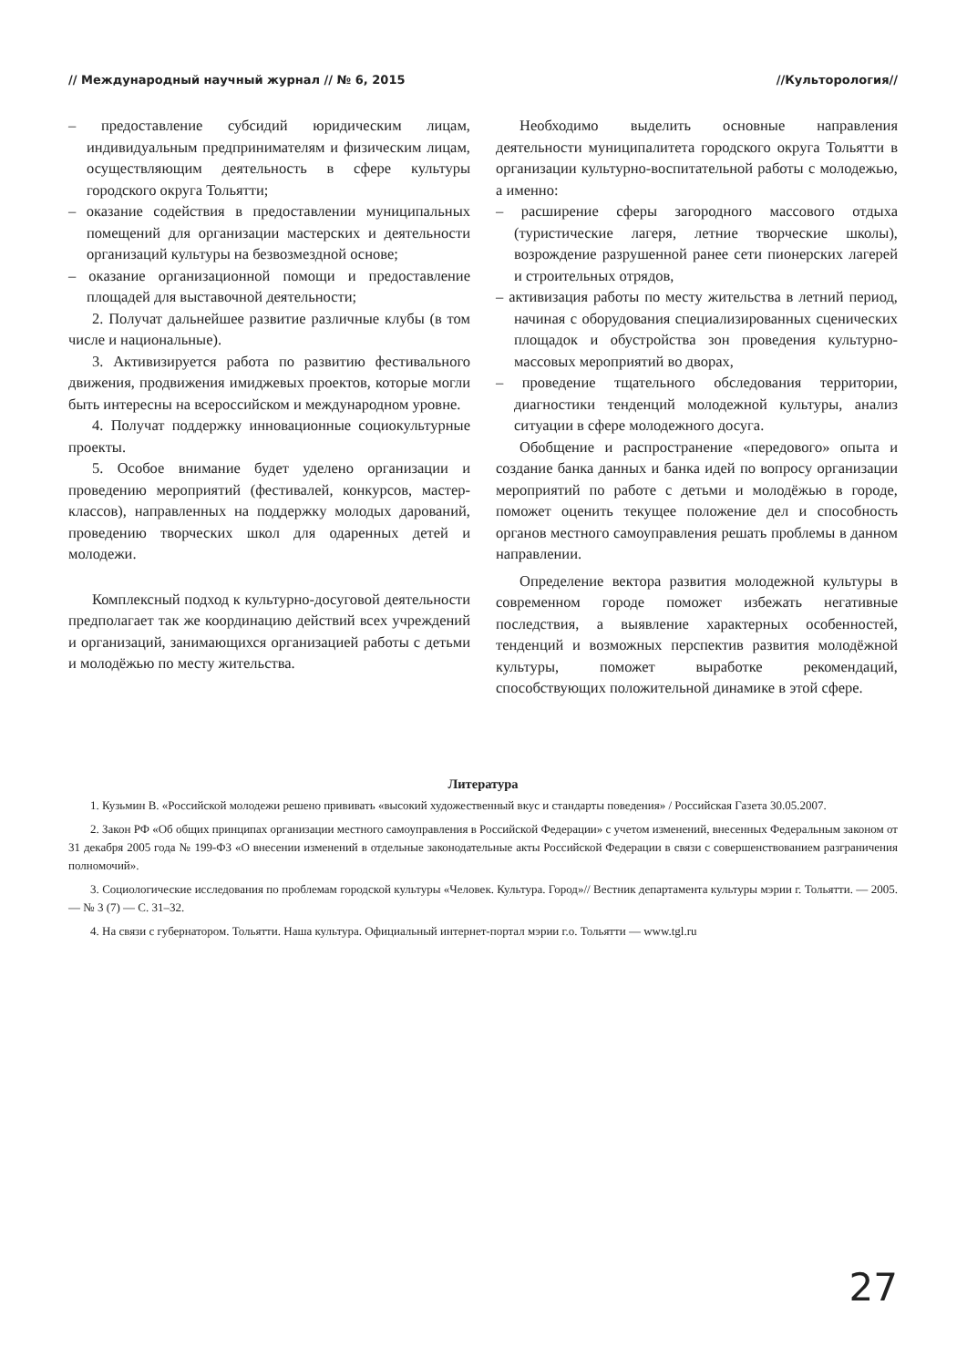// Международный научный журнал // № 6, 2015 //Культорология//
– предоставление субсидий юридическим лицам, индивидуальным предпринимателям и физическим лицам, осуществляющим деятельность в сфере культуры городского округа Тольятти;
– оказание содействия в предоставлении муниципальных помещений для организации мастерских и деятельности организаций культуры на безвозмездной основе;
– оказание организационной помощи и предоставление площадей для выставочной деятельности;
2. Получат дальнейшее развитие различные клубы (в том числе и национальные).
3. Активизируется работа по развитию фестивального движения, продвижения имиджевых проектов, которые могли быть интересны на всероссийском и международном уровне.
4. Получат поддержку инновационные социокультурные проекты.
5. Особое внимание будет уделено организации и проведению мероприятий (фестивалей, конкурсов, мастер-классов), направленных на поддержку молодых дарований, проведению творческих школ для одаренных детей и молодежи.
Комплексный подход к культурно-досуговой деятельности предполагает так же координацию действий всех учреждений и организаций, занимающихся организацией работы с детьми и молодёжью по месту жительства.
Необходимо выделить основные направления деятельности муниципалитета городского округа Тольятти в организации культурно-воспитательной работы с молодежью, а именно:
– расширение сферы загородного массового отдыха (туристические лагеря, летние творческие школы), возрождение разрушенной ранее сети пионерских лагерей и строительных отрядов,
– активизация работы по месту жительства в летний период, начиная с оборудования специализированных сценических площадок и обустройства зон проведения культурно-массовых мероприятий во дворах,
– проведение тщательного обследования территории, диагностики тенденций молодежной культуры, анализ ситуации в сфере молодежного досуга.
Обобщение и распространение «передового» опыта и создание банка данных и банка идей по вопросу организации мероприятий по работе с детьми и молодёжью в городе, поможет оценить текущее положение дел и способность органов местного самоуправления решать проблемы в данном направлении.
Определение вектора развития молодежной культуры в современном городе поможет избежать негативные последствия, а выявление характерных особенностей, тенденций и возможных перспектив развития молодёжной культуры, поможет выработке рекомендаций, способствующих положительной динамике в этой сфере.
Литература
1. Кузьмин В. «Российской молодежи решено прививать «высокий художественный вкус и стандарты поведения» / Российская Газета 30.05.2007.
2. Закон РФ «Об общих принципах организации местного самоуправления в Российской Федерации» с учетом изменений, внесенных Федеральным законом от 31 декабря 2005 года № 199-ФЗ «О внесении изменений в отдельные законодательные акты Российской Федерации в связи с совершенствованием разграничения полномочий».
3. Социологические исследования по проблемам городской культуры «Человек. Культура. Город»// Вестник департамента культуры мэрии г. Тольятти. — 2005. — № 3 (7) — С. 31–32.
4. На связи с губернатором. Тольятти. Наша культура. Официальный интернет-портал мэрии г.о. Тольятти — www.tgl.ru
27